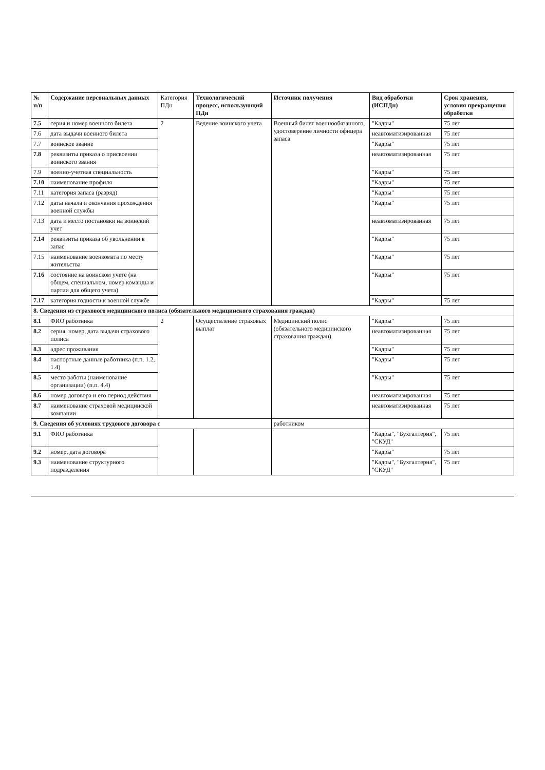| № п/п | Содержание персональных данных | Категория ПДн | Технологический процесс, использующий ПДн | Источник получения | Вид обработки (ИСПДн) | Срок хранения, условия прекращения обработки |
| --- | --- | --- | --- | --- | --- | --- |
| 7.5 | серия и номер военного билета | 2 | Ведение воинского учета | Военный билет военнообязанного, удостоверение личности офицера запаса | "Кадры" | 75 лет |
| 7.6 | дата выдачи военного билета | | | | неавтоматизированная | 75 лет |
| 7.7 | воинское звание | | | | "Кадры" | 75 лет |
| 7.8 | реквизиты приказа о присвоении воинского звания | | | | неавтоматизированная | 75 лет |
| 7.9 | военно-учетная специальность | | | | "Кадры" | 75 лет |
| 7.10 | наименование профиля | | | | "Кадры" | 75 лет |
| 7.11 | категория запаса (разряд) | | | | "Кадры" | 75 лет |
| 7.12 | даты начала и окончания прохождения военной службы | | | | "Кадры" | 75 лет |
| 7.13 | дата и место постановки на воинский учет | | | | неавтоматизированная | 75 лет |
| 7.14 | реквизиты приказа об увольнении в запас | | | | "Кадры" | 75 лет |
| 7.15 | наименование военкомата по месту жительства | | | | "Кадры" | 75 лет |
| 7.16 | состояние на воинском учете (на общем, специальном, номер команды и партии для общего учета) | | | | "Кадры" | 75 лет |
| 7.17 | категория годности к военной службе | | | | "Кадры" | 75 лет |
| 8. Сведения из страхового медицинского полиса (обязательного медицинского страхования граждан) | | | | | | |
| 8.1 | ФИО работника | 2 | Осуществление страховых выплат | Медицинский полис (обязательного медицинского страхования граждан) | "Кадры" | 75 лет |
| 8.2 | серия, номер, дата выдачи страхового полиса | | | | неавтоматизированная | 75 лет |
| 8.3 | адрес проживания | | | | "Кадры" | 75 лет |
| 8.4 | паспортные данные работника (п.п. 1.2, 1.4) | | | | "Кадры" | 75 лет |
| 8.5 | место работы (наименование организации) (п.п. 4.4) | | | | "Кадры" | 75 лет |
| 8.6 | номер договора и его период действия | | | | неавтоматизированная | 75 лет |
| 8.7 | наименование страховой медицинской компании | | | | неавтоматизированная | 75 лет |
| 9. Сведения об условиях трудового договора с | | | | работником | | |
| 9.1 | ФИО работника | | | | "Кадры", "Бухгалтерия", "СКУД" | 75 лет |
| 9.2 | номер, дата договора | | | | "Кадры" | 75 лет |
| 9.3 | наименование структурного подразделения | | | | "Кадры", "Бухгалтерия", "СКУД" | 75 лет |